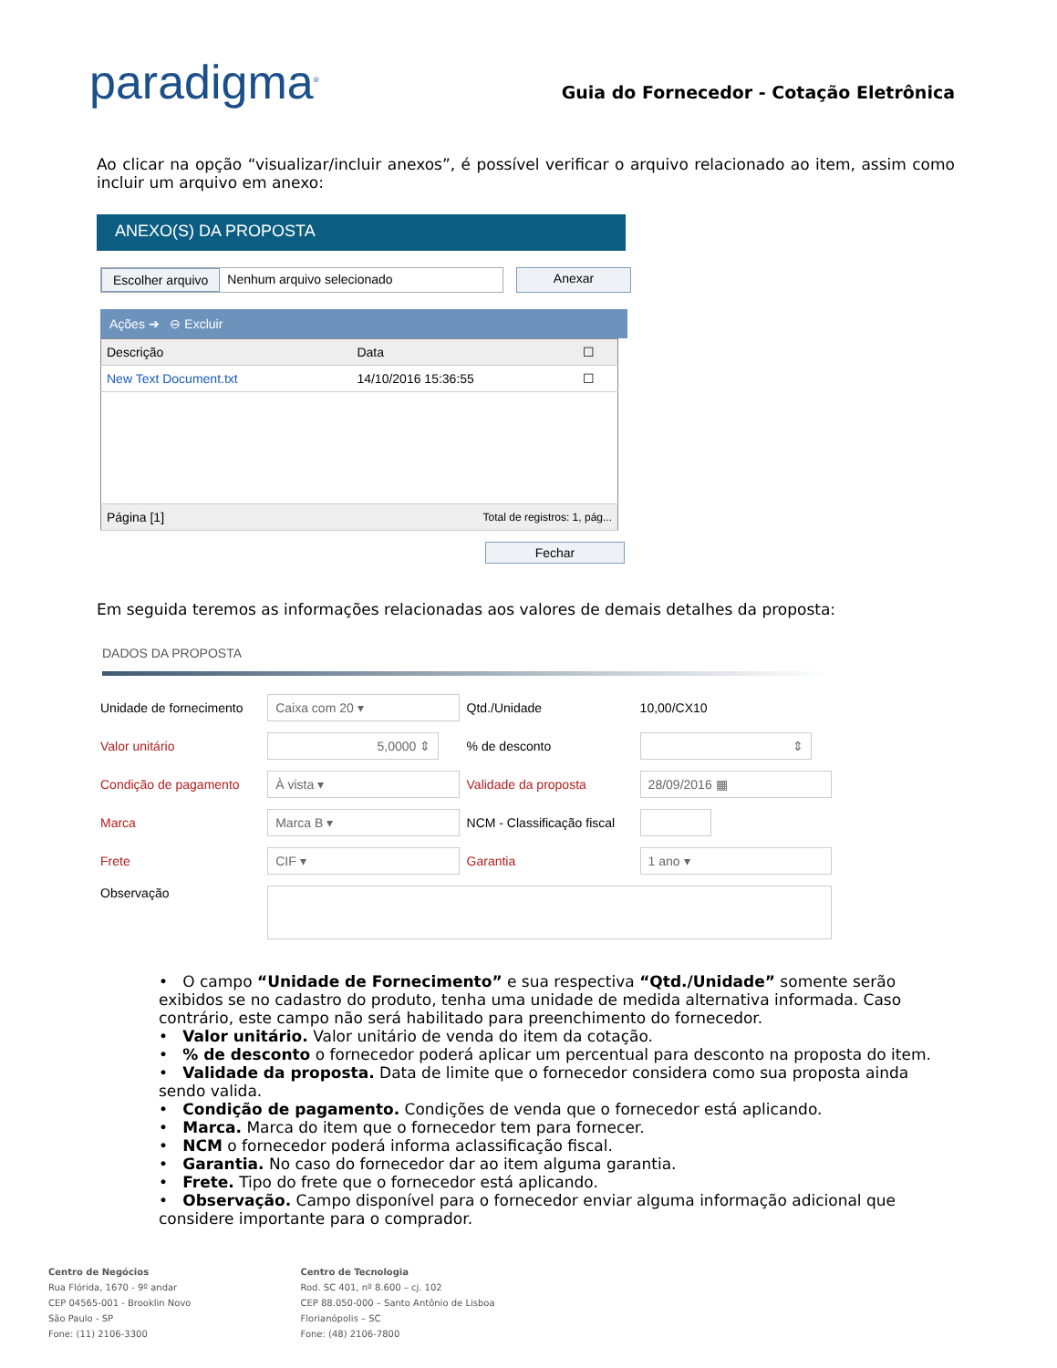paradigma<sup>®</sup>
Guia do Fornecedor - Cotação Eletrônica
Ao clicar na opção “visualizar/incluir anexos”, é possível verificar o arquivo relacionado ao item, assim como incluir um arquivo em anexo:
ANEXO(S) DA PROPOSTA
Escolher arquivo Nenhum arquivo selecionado Anexar
Ações ➔ ⊖ Excluir
| Descrição | Data | ☐ |
| --- | --- | --- |
| New Text Document.txt | 14/10/2016 15:36:55 | ☐ |
| Página [1] | Total de registros: 1, pág... | |
Fechar
Em seguida teremos as informações relacionadas aos valores de demais detalhes da proposta:
DADOS DA PROPOSTA
| Unidade de fornecimento | Caixa com 20 ▾ | Qtd./Unidade | 10,00/CX10 |
| Valor unitário | 5,0000 ⇕ | % de desconto | ⇕ |
| Condição de pagamento | À vista ▾ | Validade da proposta | 28/09/2016 ▦ |
| Marca | Marca B ▾ | NCM - Classificação fiscal | |
| Frete | CIF ▾ | Garantia | 1 ano ▾ |
| Observação | | | |
• O campo “Unidade de Fornecimento” e sua respectiva “Qtd./Unidade” somente serão exibidos se no cadastro do produto, tenha uma unidade de medida alternativa informada. Caso contrário, este campo não será habilitado para preenchimento do fornecedor.
• Valor unitário. Valor unitário de venda do item da cotação.
• % de desconto o fornecedor poderá aplicar um percentual para desconto na proposta do item.
• Validade da proposta. Data de limite que o fornecedor considera como sua proposta ainda sendo valida.
• Condição de pagamento. Condições de venda que o fornecedor está aplicando.
• Marca. Marca do item que o fornecedor tem para fornecer.
• NCM o fornecedor poderá informa aclassificação fiscal.
• Garantia. No caso do fornecedor dar ao item alguma garantia.
• Frete. Tipo do frete que o fornecedor está aplicando.
• Observação. Campo disponível para o fornecedor enviar alguma informação adicional que considere importante para o comprador.
Centro de Negócios
Rua Flórida, 1670 - 9º andar
CEP 04565-001 - Brooklin Novo
São Paulo - SP
Fone: (11) 2106-3300
Centro de Tecnologia
Rod. SC 401, nº 8.600 – cj. 102
CEP 88.050-000 – Santo Antônio de Lisboa
Florianópolis – SC
Fone: (48) 2106-7800